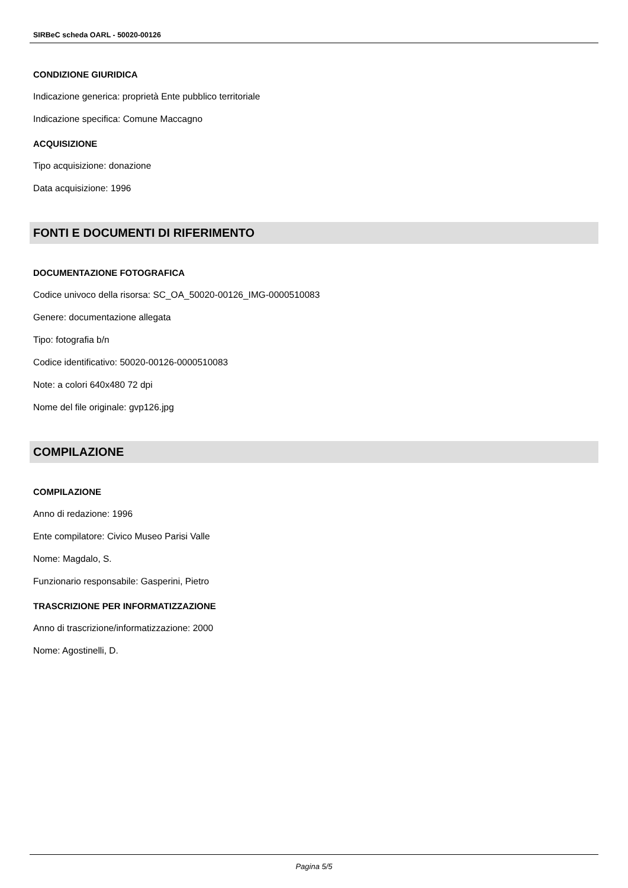SIRBeC scheda OARL - 50020-00126
CONDIZIONE GIURIDICA
Indicazione generica: proprietà Ente pubblico territoriale
Indicazione specifica: Comune Maccagno
ACQUISIZIONE
Tipo acquisizione: donazione
Data acquisizione: 1996
FONTI E DOCUMENTI DI RIFERIMENTO
DOCUMENTAZIONE FOTOGRAFICA
Codice univoco della risorsa: SC_OA_50020-00126_IMG-0000510083
Genere: documentazione allegata
Tipo: fotografia b/n
Codice identificativo: 50020-00126-0000510083
Note: a colori 640x480 72 dpi
Nome del file originale: gvp126.jpg
COMPILAZIONE
COMPILAZIONE
Anno di redazione: 1996
Ente compilatore: Civico Museo Parisi Valle
Nome: Magdalo, S.
Funzionario responsabile: Gasperini, Pietro
TRASCRIZIONE PER INFORMATIZZAZIONE
Anno di trascrizione/informatizzazione: 2000
Nome: Agostinelli, D.
Pagina 5/5